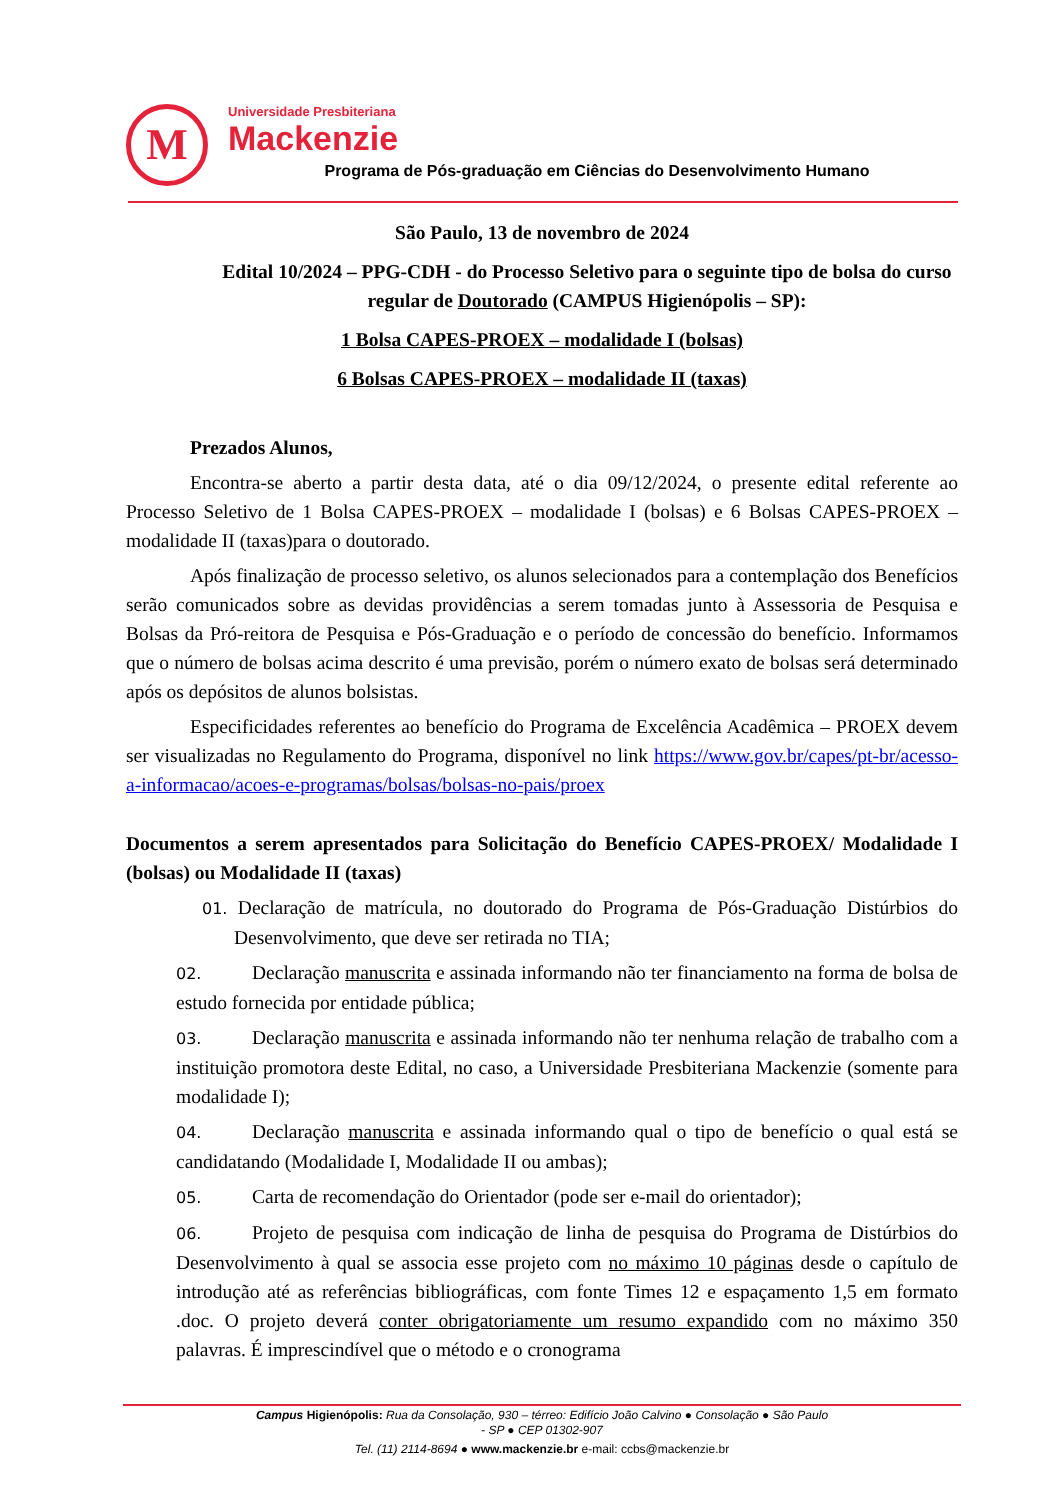M
Universidade Presbiteriana
Mackenzie
Programa de Pós-graduação em Ciências do Desenvolvimento Humano
São Paulo, 13 de novembro de 2024
Edital 10/2024 – PPG-CDH - do Processo Seletivo para o seguinte tipo de bolsa do curso regular de Doutorado (CAMPUS Higienópolis – SP):
1 Bolsa CAPES-PROEX – modalidade I (bolsas)
6 Bolsas CAPES-PROEX – modalidade II (taxas)
Prezados Alunos,
Encontra-se aberto a partir desta data, até o dia 09/12/2024, o presente edital referente ao Processo Seletivo de 1 Bolsa CAPES-PROEX – modalidade I (bolsas) e 6 Bolsas CAPES-PROEX – modalidade II (taxas)para o doutorado.
Após finalização de processo seletivo, os alunos selecionados para a contemplação dos Benefícios serão comunicados sobre as devidas providências a serem tomadas junto à Assessoria de Pesquisa e Bolsas da Pró-reitora de Pesquisa e Pós-Graduação e o período de concessão do benefício. Informamos que o número de bolsas acima descrito é uma previsão, porém o número exato de bolsas será determinado após os depósitos de alunos bolsistas.
Especificidades referentes ao benefício do Programa de Excelência Acadêmica – PROEX devem ser visualizadas no Regulamento do Programa, disponível no link https://www.gov.br/capes/pt-br/acesso-a-informacao/acoes-e-programas/bolsas/bolsas-no-pais/proex
Documentos a serem apresentados para Solicitação do Benefício CAPES-PROEX/ Modalidade I (bolsas) ou Modalidade II (taxas)
01. Declaração de matrícula, no doutorado do Programa de Pós-Graduação Distúrbios do Desenvolvimento, que deve ser retirada no TIA;
02. Declaração manuscrita e assinada informando não ter financiamento na forma de bolsa de estudo fornecida por entidade pública;
03. Declaração manuscrita e assinada informando não ter nenhuma relação de trabalho com a instituição promotora deste Edital, no caso, a Universidade Presbiteriana Mackenzie (somente para modalidade I);
04. Declaração manuscrita e assinada informando qual o tipo de benefício o qual está se candidatando (Modalidade I, Modalidade II ou ambas);
05. Carta de recomendação do Orientador (pode ser e-mail do orientador);
06. Projeto de pesquisa com indicação de linha de pesquisa do Programa de Distúrbios do Desenvolvimento à qual se associa esse projeto com no máximo 10 páginas desde o capítulo de introdução até as referências bibliográficas, com fonte Times 12 e espaçamento 1,5 em formato .doc. O projeto deverá conter obrigatoriamente um resumo expandido com no máximo 350 palavras. É imprescindível que o método e o cronograma
Campus Higienópolis: Rua da Consolação, 930 – térreo: Edifício João Calvino ● Consolação ● São Paulo
- SP ● CEP 01302-907
Tel. (11) 2114-8694 ● www.mackenzie.br e-mail: ccbs@mackenzie.br